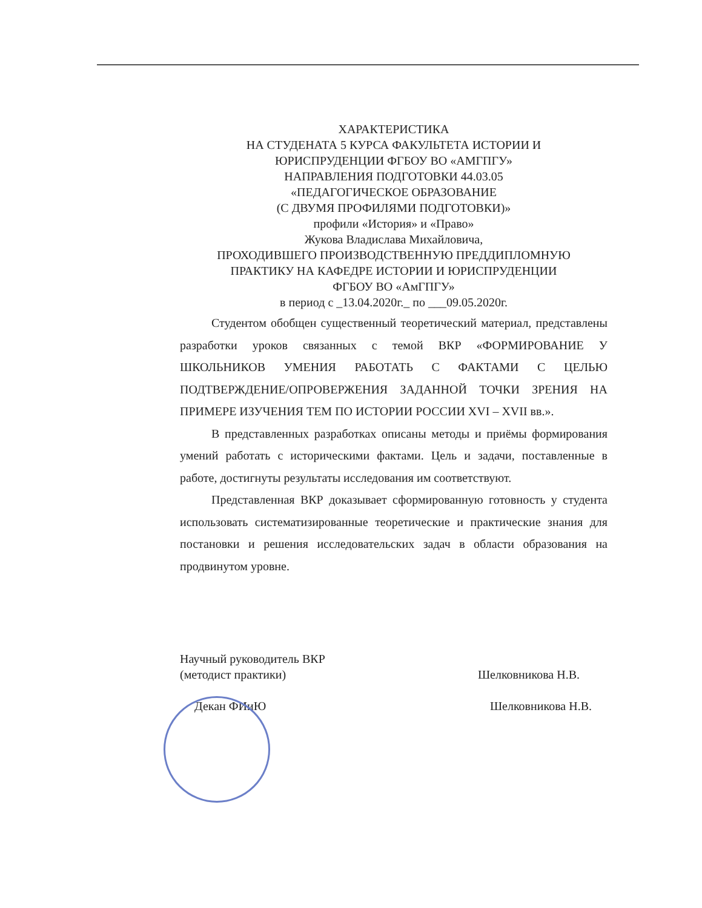ХАРАКТЕРИСТИКА
НА СТУДЕНАТА 5 КУРСА ФАКУЛЬТЕТА ИСТОРИИ И
ЮРИСПРУДЕНЦИИ ФГБОУ ВО «АМГПГУ»
НАПРАВЛЕНИЯ ПОДГОТОВКИ 44.03.05
«ПЕДАГОГИЧЕСКОЕ ОБРАЗОВАНИЕ
(С ДВУМЯ ПРОФИЛЯМИ ПОДГОТОВКИ)»
профили «История» и «Право»
Жукова Владислава Михайловича,
ПРОХОДИВШЕГО ПРОИЗВОДСТВЕННУЮ ПРЕДДИПЛОМНУЮ
ПРАКТИКУ НА КАФЕДРЕ ИСТОРИИ И ЮРИСПРУДЕНЦИИ
ФГБОУ ВО «АмГПГУ»
в период с _13.04.2020г._ по ___09.05.2020г.
Студентом обобщен существенный теоретический материал, представлены разработки уроков связанных с темой ВКР «ФОРМИРОВАНИЕ У ШКОЛЬНИКОВ УМЕНИЯ РАБОТАТЬ С ФАКТАМИ С ЦЕЛЬЮ ПОДТВЕРЖДЕНИЕ/ОПРОВЕРЖЕНИЯ ЗАДАННОЙ ТОЧКИ ЗРЕНИЯ НА ПРИМЕРЕ ИЗУЧЕНИЯ ТЕМ ПО ИСТОРИИ РОССИИ XVI – XVII вв.».
В представленных разработках описаны методы и приёмы формирования умений работать с историческими фактами. Цель и задачи, поставленные в работе, достигнуты результаты исследования им соответствуют.
Представленная ВКР доказывает сформированную готовность у студента использовать систематизированные теоретические и практические знания для постановки и решения исследовательских задач в области образования на продвинутом уровне.
Научный руководитель ВКР
(методист практики)
Шелковникова Н.В.
Декан ФИиЮ Шелковникова Н.В.